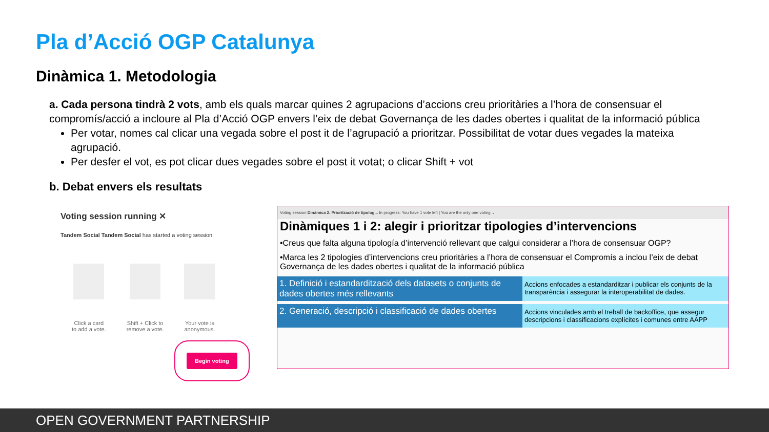Pla d’Acció OGP Catalunya
Dinàmica 1. Metodologia
a. Cada persona tindrà 2 vots, amb els quals marcar quines 2 agrupacions d’accions creu prioritàries a l’hora de consensuar el compromís/acció a incloure al Pla d’Acció OGP envers l’eix de debat Governança de les dades obertes i qualitat de la informació pública
Per votar, nomes cal clicar una vegada sobre el post it de l’agrupació a prioritzar. Possibilitat de votar dues vegades la mateixa agrupació.
Per desfer el vot, es pot clicar dues vegades sobre el post it votat; o clicar Shift + vot
b. Debat envers els resultats
Voting session running ✕
Tandem Social Tandem Social has started a voting session.
Click a card
to add a vote.
Shift + Click to
remove a vote.
Your vote is
anonymous.
Begin voting
Voting session Dinàmica 2. Priorització de tipolog... In progress: You have 1 vote left | You are the only one voting ⌄
Dinàmiques 1 i 2: alegir i prioritzar tipologies d’intervencions
•Creus que falta alguna tipología d’intervenció rellevant que calgui considerar a l’hora de consensuar OGP?
•Marca les 2 tipologies d’intervencions creu prioritàries a l’hora de consensuar el Compromís a inclou l’eix de debat Governança de les dades obertes i qualitat de la informació pública
1. Definició i estandardització dels datasets o conjunts de dades obertes més rellevants Accions enfocades a estandarditzar i publicar els conjunts de la transparència i assegurar la interoperabilitat de dades.
2. Generació, descripció i classificació de dades obertes Accions vinculades amb el treball de backoffice, que assegur descripcions i classificacions explícites i comunes entre AAPP
OPEN GOVERNMENT PARTNERSHIP